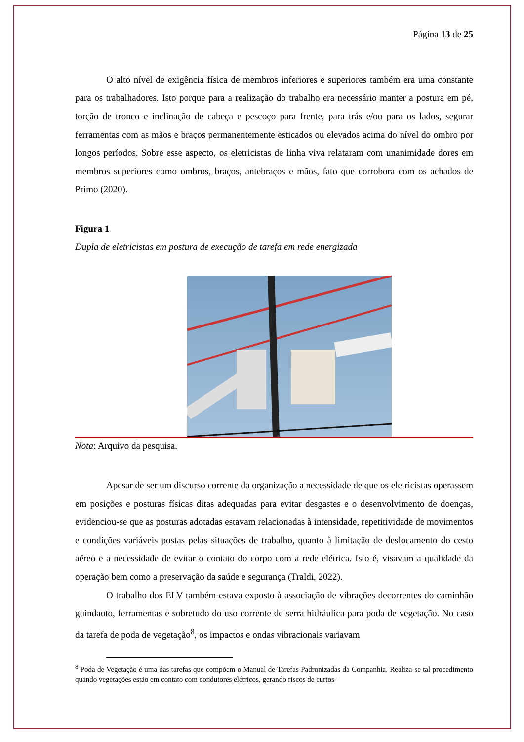Página 13 de 25
O alto nível de exigência física de membros inferiores e superiores também era uma constante para os trabalhadores. Isto porque para a realização do trabalho era necessário manter a postura em pé, torção de tronco e inclinação de cabeça e pescoço para frente, para trás e/ou para os lados, segurar ferramentas com as mãos e braços permanentemente esticados ou elevados acima do nível do ombro por longos períodos. Sobre esse aspecto, os eletricistas de linha viva relataram com unanimidade dores em membros superiores como ombros, braços, antebraços e mãos, fato que corrobora com os achados de Primo (2020).
Figura 1
Dupla de eletricistas em postura de execução de tarefa em rede energizada
Nota: Arquivo da pesquisa.
Apesar de ser um discurso corrente da organização a necessidade de que os eletricistas operassem em posições e posturas físicas ditas adequadas para evitar desgastes e o desenvolvimento de doenças, evidenciou-se que as posturas adotadas estavam relacionadas à intensidade, repetitividade de movimentos e condições variáveis postas pelas situações de trabalho, quanto à limitação de deslocamento do cesto aéreo e a necessidade de evitar o contato do corpo com a rede elétrica. Isto é, visavam a qualidade da operação bem como a preservação da saúde e segurança (Traldi, 2022).
O trabalho dos ELV também estava exposto à associação de vibrações decorrentes do caminhão guindauto, ferramentas e sobretudo do uso corrente de serra hidráulica para poda de vegetação. No caso da tarefa de poda de vegetação<sup>8</sup>, os impactos e ondas vibracionais variavam
<sup>8</sup> Poda de Vegetação é uma das tarefas que compõem o Manual de Tarefas Padronizadas da Companhia. Realiza-se tal procedimento quando vegetações estão em contato com condutores elétricos, gerando riscos de curtos-